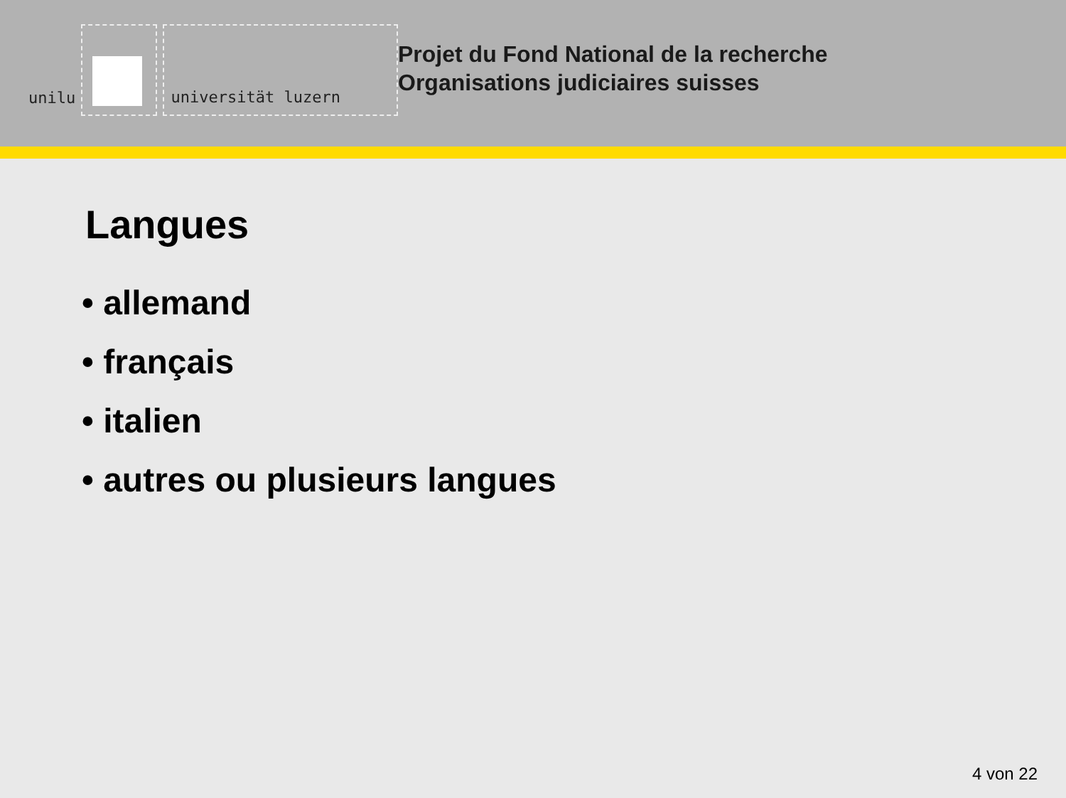unilu
universität luzern
Projet du Fond National de la recherche
Organisations judiciaires suisses
Langues
• allemand
• français
• italien
• autres ou plusieurs langues
4 von 22